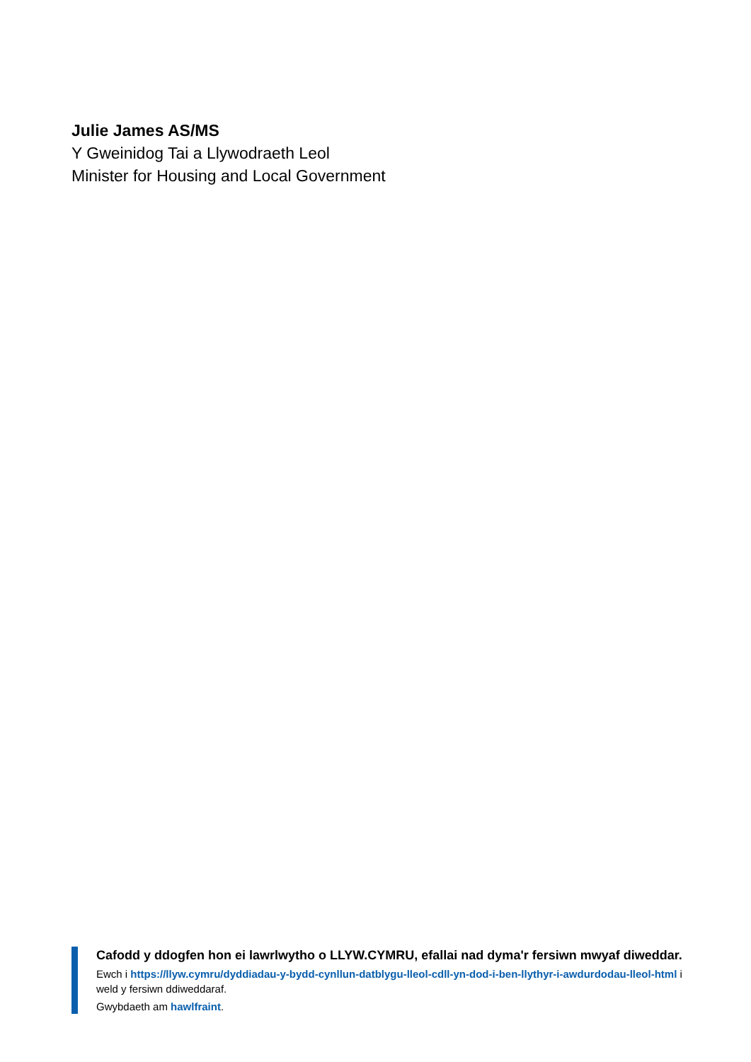Julie James AS/MS
Y Gweinidog Tai a Llywodraeth Leol
Minister for Housing and Local Government
Cafodd y ddogfen hon ei lawrlwytho o LLYW.CYMRU, efallai nad dyma'r fersiwn mwyaf diweddar.
Ewch i https://llyw.cymru/dyddiadau-y-bydd-cynllun-datblygu-lleol-cdll-yn-dod-i-ben-llythyr-i-awdurdodau-lleol-html i weld y fersiwn ddiweddaraf.
Gwybdaeth am hawlfraint.